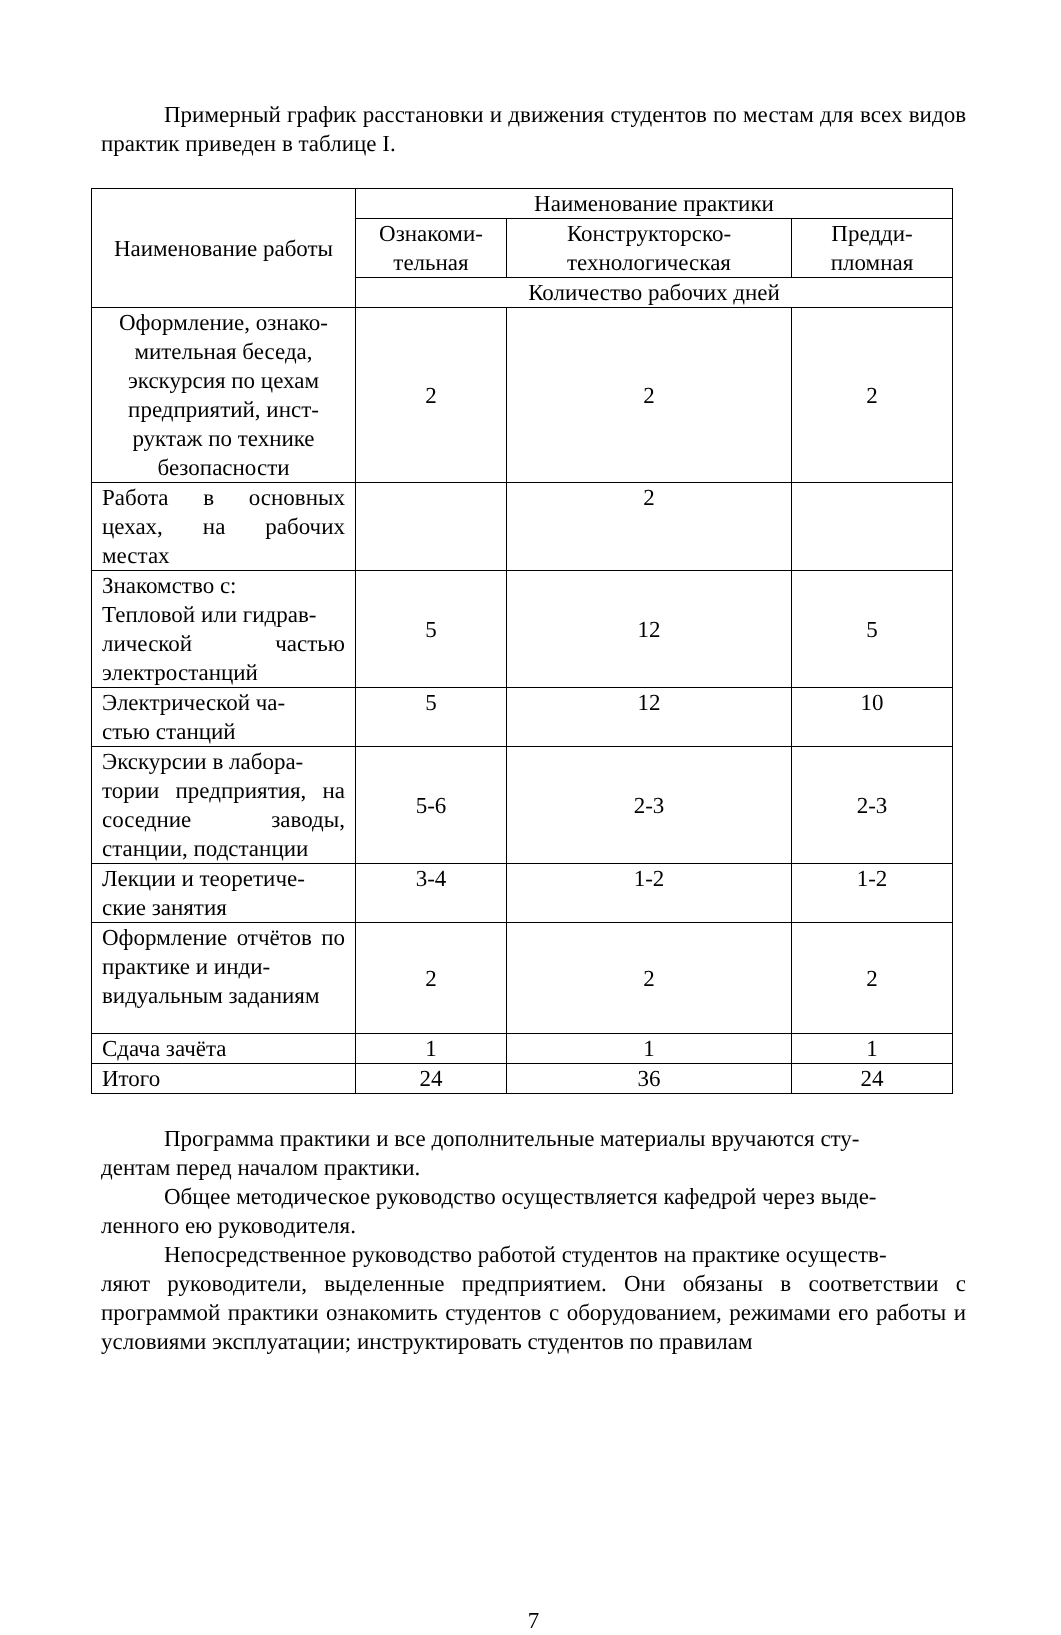Примерный график расстановки и движения студентов по местам для всех видов практик приведен в таблице I.
| Наименование работы | Наименование практики | | |
| --- | --- | --- | --- |
| | Ознакоми- тельная | Конструкторско- технологическая | Предди- пломная |
| | Количество рабочих дней | | |
| Оформление, ознако- мительная беседа, экскурсия по цехам предприятий, инст- руктаж по технике безопасности | 2 | 2 | 2 |
| Работа в основных цехах, на рабочих местах | | 2 | |
| Знакомство с: Тепловой или гидрав- лической частью электростанций | 5 | 12 | 5 |
| Электрической ча- стью станций | 5 | 12 | 10 |
| Экскурсии в лабора- тории предприятия, на соседние заводы, станции, подстанции | 5-6 | 2-3 | 2-3 |
| Лекции и теоретиче- ские занятия | 3-4 | 1-2 | 1-2 |
| Оформление отчётов по практике и инди- видуальным заданиям | 2 | 2 | 2 |
| Сдача зачёта | 1 | 1 | 1 |
| Итого | 24 | 36 | 24 |
Программа практики и все дополнительные материалы вручаются сту-
дентам перед началом практики.
Общее методическое руководство осуществляется кафедрой через выде-
ленного ею руководителя.
Непосредственное руководство работой студентов на практике осуществ-
ляют руководители, выделенные предприятием. Они обязаны в соответствии с программой практики ознакомить студентов с оборудованием, режимами его работы и условиями эксплуатации; инструктировать студентов по правилам
7